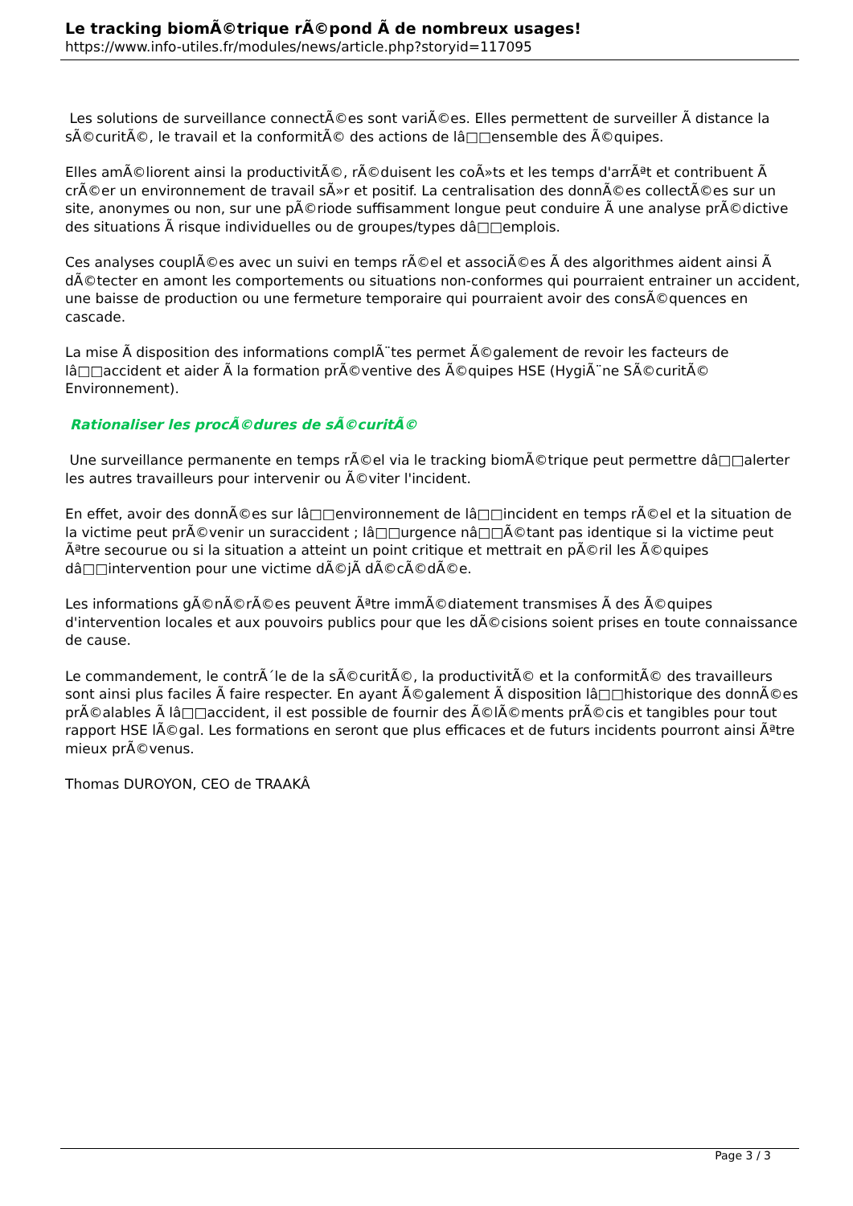Le tracking biomÃ©trique rÃ©pond Ã de nombreux usages!
https://www.info-utiles.fr/modules/news/article.php?storyid=117095
Les solutions de surveillance connectÃ©es sont variÃ©es. Elles permettent de surveiller Ã distance la sÃ©curitÃ©, le travail et la conformitÃ© des actions de lâ□□ensemble des Ã©quipes.
Elles amÃ©liorent ainsi la productivitÃ©, rÃ©duisent les coÃ»ts et les temps d'arrÃªt et contribuent Ã crÃ©er un environnement de travail sÃ»r et positif. La centralisation des donnÃ©es collectÃ©es sur un site, anonymes ou non, sur une pÃ©riode suffisamment longue peut conduire Ã une analyse prÃ©dictive des situations Ã risque individuelles ou de groupes/types dâ□□emplois.
Ces analyses couplÃ©es avec un suivi en temps rÃ©el et associÃ©es Ã des algorithmes aident ainsi Ã dÃ©tecter en amont les comportements ou situations non-conformes qui pourraient entrainer un accident, une baisse de production ou une fermeture temporaire qui pourraient avoir des consÃ©quences en cascade.
La mise Ã disposition des informations complÃ¨tes permet Ã©galement de revoir les facteurs de lâ□□accident et aider Ã la formation prÃ©ventive des Ã©quipes HSE (HygiÃ¨ne SÃ©curitÃ© Environnement).
Rationaliser les procÃ©dures de sÃ©curitÃ©
Une surveillance permanente en temps rÃ©el via le tracking biomÃ©trique peut permettre dâ□□alerter les autres travailleurs pour intervenir ou Ã©viter l'incident.
En effet, avoir des donnÃ©es sur lâ□□environnement de lâ□□incident en temps rÃ©el et la situation de la victime peut prÃ©venir un suraccident ; lâ□□urgence nâ□□Ã©tant pas identique si la victime peut Ãªtre secourue ou si la situation a atteint un point critique et mettrait en pÃ©ril les Ã©quipes dâ□□intervention pour une victime dÃ©jÃ dÃ©cÃ©dÃ©e.
Les informations gÃ©nÃ©rÃ©es peuvent Ãªtre immÃ©diatement transmises Ã des Ã©quipes d'intervention locales et aux pouvoirs publics pour que les dÃ©cisions soient prises en toute connaissance de cause.
Le commandement, le contrÃ´le de la sÃ©curitÃ©, la productivitÃ© et la conformitÃ© des travailleurs sont ainsi plus faciles Ã faire respecter. En ayant Ã©galement Ã disposition lâ□□historique des donnÃ©es prÃ©alables Ã lâ□□accident, il est possible de fournir des Ã©lÃ©ments prÃ©cis et tangibles pour tout rapport HSE lÃ©gal. Les formations en seront que plus efficaces et de futurs incidents pourront ainsi Ãªtre mieux prÃ©venus.
Thomas DUROYON, CEO de TRAAKÂ
Page 3 / 3